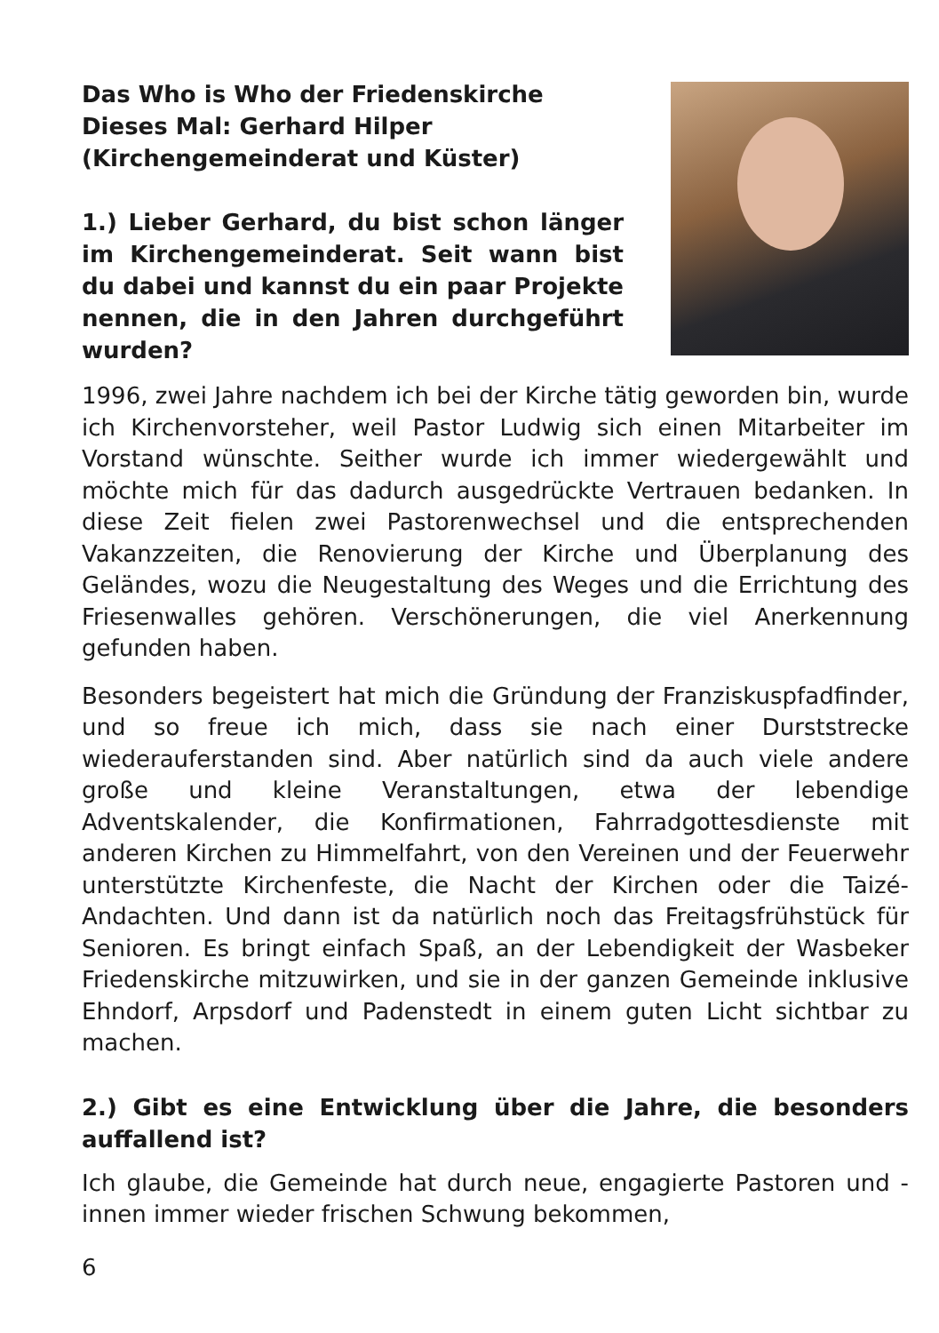Das Who is Who der Friedenskirche
Dieses Mal: Gerhard Hilper
(Kirchengemeinderat und Küster)
1.) Lieber Gerhard, du bist schon länger im Kirchengemeinderat. Seit wann bist du dabei und kannst du ein paar Projekte nennen, die in den Jahren durchgeführt wurden?
1996, zwei Jahre nachdem ich bei der Kirche tätig geworden bin, wurde ich Kirchenvorsteher, weil Pastor Ludwig sich einen Mitarbeiter im Vorstand wünschte. Seither wurde ich immer wiedergewählt und möchte mich für das dadurch ausgedrückte Vertrauen bedanken. In diese Zeit fielen zwei Pastorenwechsel und die entsprechenden Vakanzzeiten, die Renovierung der Kirche und Überplanung des Geländes, wozu die Neugestaltung des Weges und die Errichtung des Friesenwalles gehören. Verschönerungen, die viel Anerkennung gefunden haben.
Besonders begeistert hat mich die Gründung der Franziskuspfadfinder, und so freue ich mich, dass sie nach einer Durststrecke wiederauferstanden sind. Aber natürlich sind da auch viele andere große und kleine Veranstaltungen, etwa der lebendige Adventskalender, die Konfirmationen, Fahrradgottesdienste mit anderen Kirchen zu Himmelfahrt, von den Vereinen und der Feuerwehr unterstützte Kirchenfeste, die Nacht der Kirchen oder die Taizé-Andachten. Und dann ist da natürlich noch das Freitagsfrühstück für Senioren. Es bringt einfach Spaß, an der Lebendigkeit der Wasbeker Friedenskirche mitzuwirken, und sie in der ganzen Gemeinde inklusive Ehndorf, Arpsdorf und Padenstedt in einem guten Licht sichtbar zu machen.
2.) Gibt es eine Entwicklung über die Jahre, die besonders auffallend ist?
Ich glaube, die Gemeinde hat durch neue, engagierte Pastoren und -innen immer wieder frischen Schwung bekommen,
6